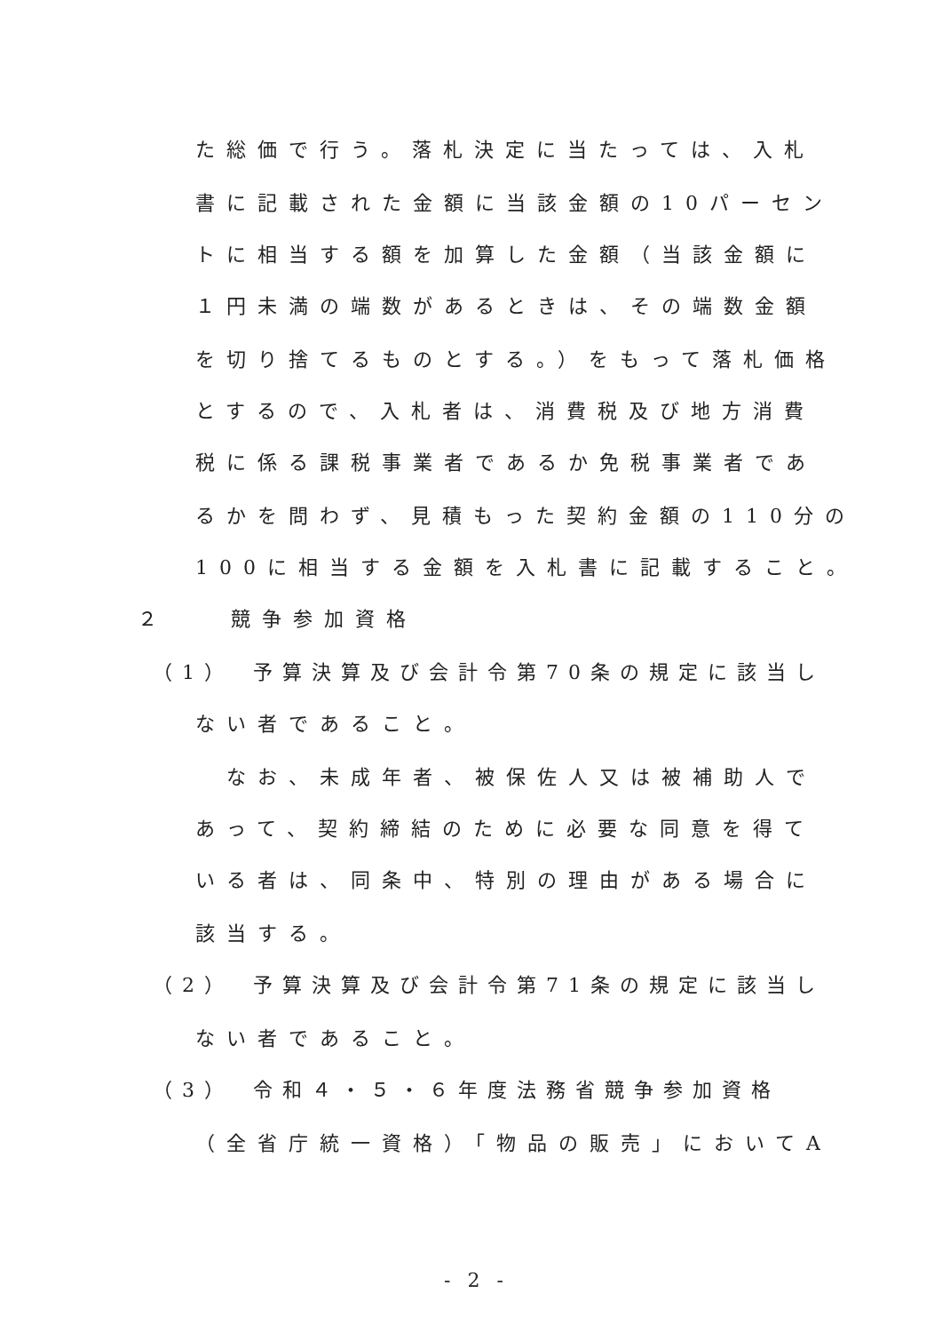た総価で行う。落札決定に当たっては、入札
書に記載された金額に当該金額の10パーセン
トに相当する額を加算した金額（当該金額に
１円未満の端数があるときは、その端数金額
を切り捨てるものとする。）をもって落札価格
とするので、入札者は、消費税及び地方消費
税に係る課税事業者であるか免税事業者であ
るかを問わず、見積もった契約金額の110分の
100に相当する金額を入札書に記載すること。
２　　競争参加資格
（1）　予算決算及び会計令第70条の規定に該当し
ない者であること。
　なお、未成年者、被保佐人又は被補助人で
あって、契約締結のために必要な同意を得て
いる者は、同条中、特別の理由がある場合に
該当する。
（2）　予算決算及び会計令第71条の規定に該当し
ない者であること。
（3）　令和４・５・６年度法務省競争参加資格
（全省庁統一資格）「物品の販売」においてA
- 2 -